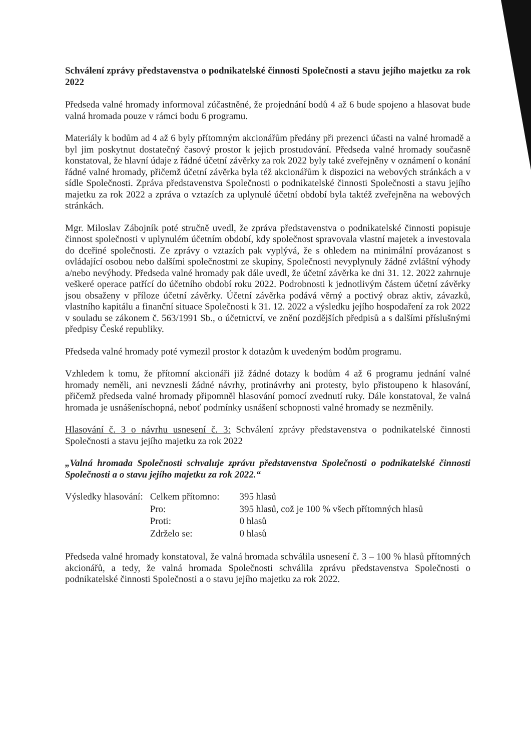Schválení zprávy představenstva o podnikatelské činnosti Společnosti a stavu jejího majetku za rok 2022
Předseda valné hromady informoval zúčastněné, že projednání bodů 4 až 6 bude spojeno a hlasovat bude valná hromada pouze v rámci bodu 6 programu.
Materiály k bodům ad 4 až 6 byly přítomným akcionářům předány při prezenci účasti na valné hromadě a byl jim poskytnut dostatečný časový prostor k jejich prostudování. Předseda valné hromady současně konstatoval, že hlavní údaje z řádné účetní závěrky za rok 2022 byly také zveřejněny v oznámení o konání řádné valné hromady, přičemž účetní závěrka byla též akcionářům k dispozici na webových stránkách a v sídle Společnosti. Zpráva představenstva Společnosti o podnikatelské činnosti Společnosti a stavu jejího majetku za rok 2022 a zpráva o vztazích za uplynulé účetní období byla taktéž zveřejněna na webových stránkách.
Mgr. Miloslav Zábojník poté stručně uvedl, že zpráva představenstva o podnikatelské činnosti popisuje činnost společnosti v uplynulém účetním období, kdy společnost spravovala vlastní majetek a investovala do dceřiné společnosti. Ze zprávy o vztazích pak vyplývá, že s ohledem na minimální provázanost s ovládající osobou nebo dalšími společnostmi ze skupiny, Společnosti nevyplynuly žádné zvláštní výhody a/nebo nevýhody. Předseda valné hromady pak dále uvedl, že účetní závěrka ke dni 31. 12. 2022 zahrnuje veškeré operace patřící do účetního období roku 2022. Podrobnosti k jednotlivým částem účetní závěrky jsou obsaženy v příloze účetní závěrky. Účetní závěrka podává věrný a poctivý obraz aktiv, závazků, vlastního kapitálu a finanční situace Společnosti k 31. 12. 2022 a výsledku jejího hospodaření za rok 2022 v souladu se zákonem č. 563/1991 Sb., o účetnictví, ve znění pozdějších předpisů a s dalšími příslušnými předpisy České republiky.
Předseda valné hromady poté vymezil prostor k dotazům k uvedeným bodům programu.
Vzhledem k tomu, že přítomní akcionáři již žádné dotazy k bodům 4 až 6 programu jednání valné hromady neměli, ani nevznesli žádné návrhy, protinávrhy ani protesty, bylo přistoupeno k hlasování, přičemž předseda valné hromady připomněl hlasování pomocí zvednutí ruky. Dále konstatoval, že valná hromada je usnášeníschopná, neboť podmínky usnášení schopnosti valné hromady se nezměnily.
Hlasování č. 3 o návrhu usnesení č. 3: Schválení zprávy představenstva o podnikatelské činnosti Společnosti a stavu jejího majetku za rok 2022
„Valná hromada Společnosti schvaluje zprávu představenstva Společnosti o podnikatelské činnosti Společnosti a o stavu jejího majetku za rok 2022.“
| Výsledky hlasování: | Celkem přítomno: | 395 hlasů |
| | Pro: | 395 hlasů, což je 100 % všech přítomných hlasů |
| | Proti: | 0 hlasů |
| | Zdrželo se: | 0 hlasů |
Předseda valné hromady konstatoval, že valná hromada schválila usnesení č. 3 – 100 % hlasů přítomných akcionářů, a tedy, že valná hromada Společnosti schválila zprávu představenstva Společnosti o podnikatelské činnosti Společnosti a o stavu jejího majetku za rok 2022.